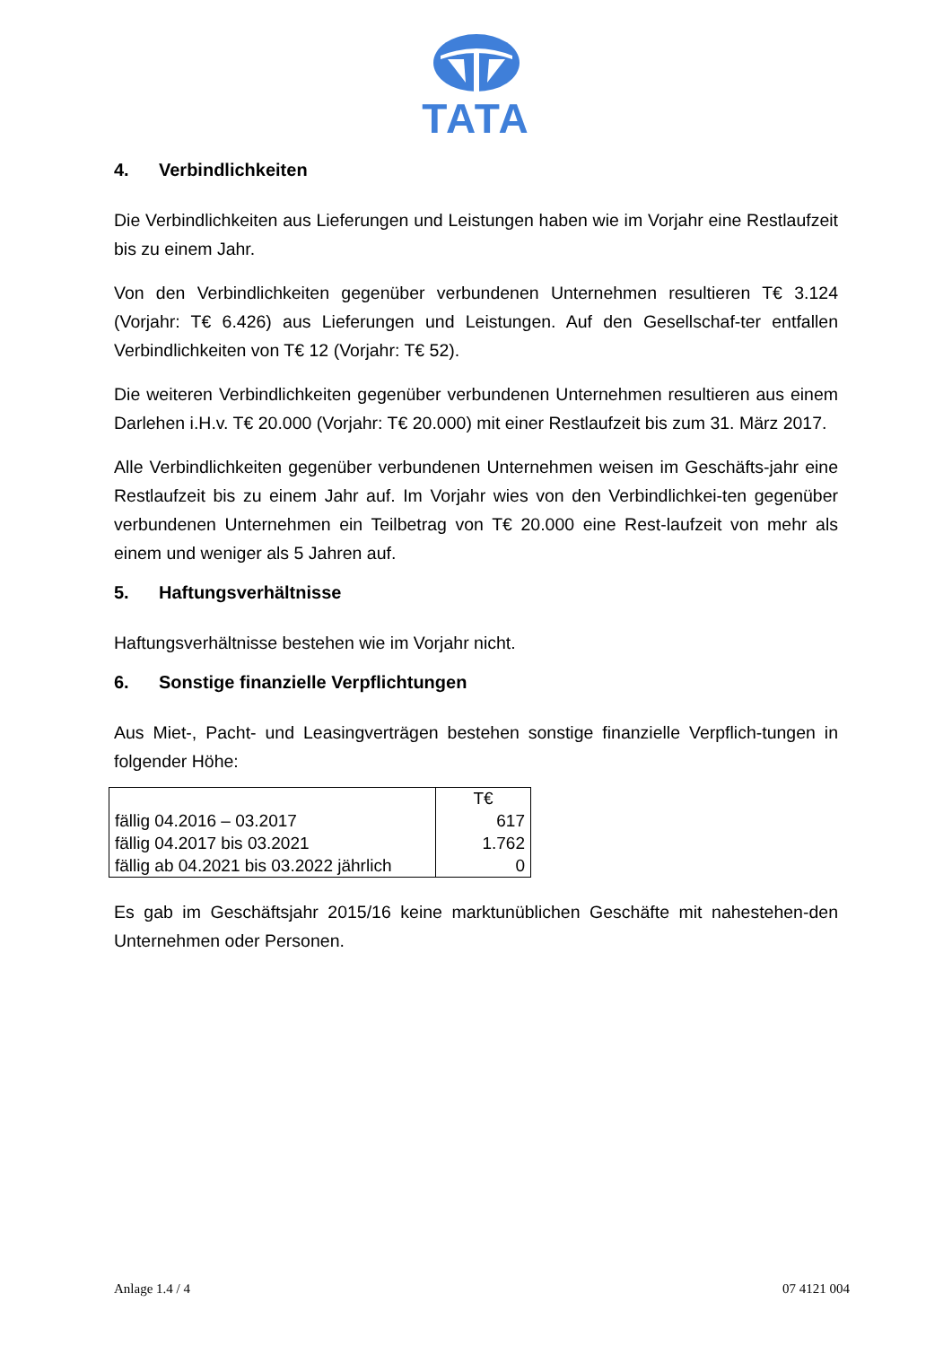TATA
4. Verbindlichkeiten
Die Verbindlichkeiten aus Lieferungen und Leistungen haben wie im Vorjahr eine Restlaufzeit bis zu einem Jahr.
Von den Verbindlichkeiten gegenüber verbundenen Unternehmen resultieren T€ 3.124 (Vorjahr: T€ 6.426) aus Lieferungen und Leistungen. Auf den Gesellschaf-ter entfallen Verbindlichkeiten von T€ 12 (Vorjahr: T€ 52).
Die weiteren Verbindlichkeiten gegenüber verbundenen Unternehmen resultieren aus einem Darlehen i.H.v. T€ 20.000 (Vorjahr: T€ 20.000) mit einer Restlaufzeit bis zum 31. März 2017.
Alle Verbindlichkeiten gegenüber verbundenen Unternehmen weisen im Geschäfts-jahr eine Restlaufzeit bis zu einem Jahr auf. Im Vorjahr wies von den Verbindlichkei-ten gegenüber verbundenen Unternehmen ein Teilbetrag von T€ 20.000 eine Rest-laufzeit von mehr als einem und weniger als 5 Jahren auf.
5. Haftungsverhältnisse
Haftungsverhältnisse bestehen wie im Vorjahr nicht.
6. Sonstige finanzielle Verpflichtungen
Aus Miet-, Pacht- und Leasingverträgen bestehen sonstige finanzielle Verpflich-tungen in folgender Höhe:
| | T€ |
| --- | --- |
| fällig 04.2016 – 03.2017 | 617 |
| fällig 04.2017 bis 03.2021 | 1.762 |
| fällig ab 04.2021 bis 03.2022 jährlich | 0 |
Es gab im Geschäftsjahr 2015/16 keine marktunüblichen Geschäfte mit nahestehen-den Unternehmen oder Personen.
Anlage 1.4 / 4 07 4121 004